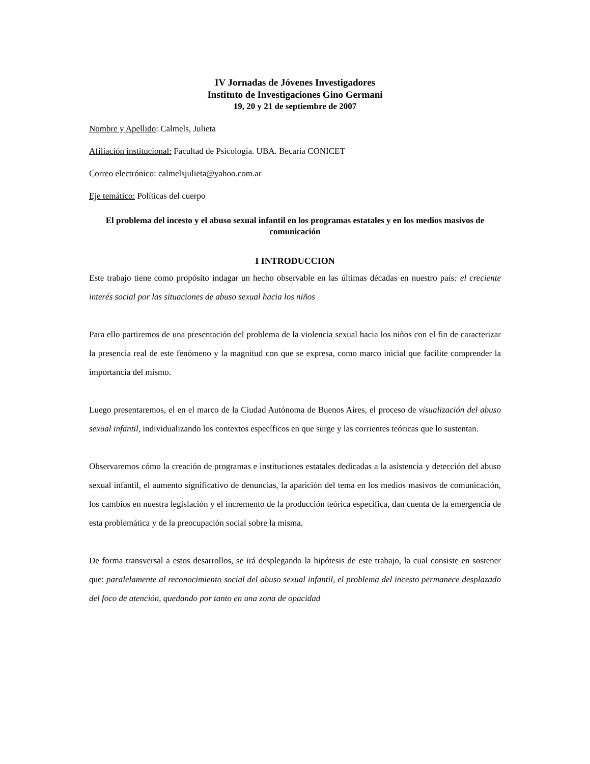IV Jornadas de Jóvenes Investigadores
Instituto de Investigaciones Gino Germani
19, 20 y 21 de septiembre de 2007
Nombre y Apellido: Calmels, Julieta
Afiliación institucional: Facultad de Psicología. UBA. Becaria CONICET
Correo electrónico: calmelsjulieta@yahoo.com.ar
Eje temático: Políticas del cuerpo
El problema del incesto y el abuso sexual infantil en los programas estatales y en los medios masivos de comunicación
I INTRODUCCION
Este trabajo tiene como propósito indagar un hecho observable en las últimas décadas en nuestro país: el creciente interés social por las situaciones de abuso sexual hacia los niños
Para ello partiremos de una presentación del problema de la violencia sexual hacia los niños con el fin de caracterizar la presencia real de este fenómeno y la magnitud con que se expresa, como marco inicial que facilite comprender la importancia del mismo.
Luego presentaremos, el en el marco de la Ciudad Autónoma de Buenos Aires, el proceso de visualización del abuso sexual infantil, individualizando los contextos específicos en que surge y las corrientes teóricas que lo sustentan.
Observaremos cómo la creación de programas e instituciones estatales dedicadas a la asistencia y detección del abuso sexual infantil, el aumento significativo de denuncias, la aparición del tema en los medios masivos de comunicación, los cambios en nuestra legislación y el incremento de la producción teórica específica, dan cuenta de la emergencia de esta problemática y de la preocupación social sobre la misma.
De forma transversal a estos desarrollos, se irá desplegando la hipótesis de este trabajo, la cual consiste en sostener que: paralelamente al reconocimiento social del abuso sexual infantil, el problema del incesto permanece desplazado del foco de atención, quedando por tanto en una zona de opacidad